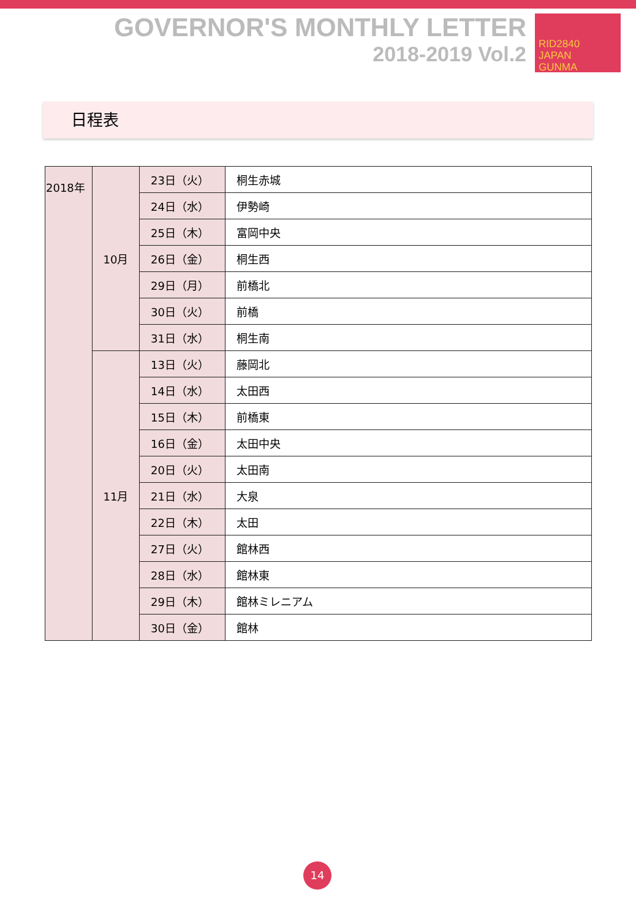GOVERNOR'S MONTHLY LETTER
2018-2019 Vol.2
RID2840
JAPAN
GUNMA
日程表
| 2018年 | 10月 | 23日（火） | 桐生赤城 |
| | | 24日（水） | 伊勢崎 |
| | | 25日（木） | 富岡中央 |
| | | 26日（金） | 桐生西 |
| | | 29日（月） | 前橋北 |
| | | 30日（火） | 前橋 |
| | | 31日（水） | 桐生南 |
| | 11月 | 13日（火） | 藤岡北 |
| | | 14日（水） | 太田西 |
| | | 15日（木） | 前橋東 |
| | | 16日（金） | 太田中央 |
| | | 20日（火） | 太田南 |
| | | 21日（水） | 大泉 |
| | | 22日（木） | 太田 |
| | | 27日（火） | 館林西 |
| | | 28日（水） | 館林東 |
| | | 29日（木） | 館林ミレニアム |
| | | 30日（金） | 館林 |
14